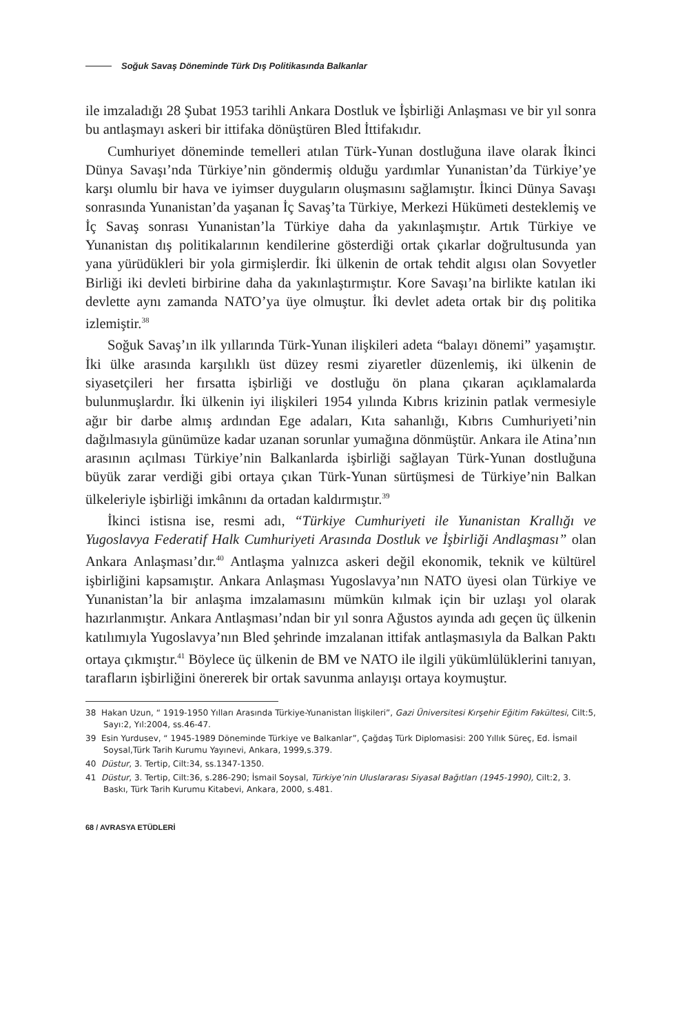Soğuk Savaş Döneminde Türk Dış Politikasında Balkanlar
ile imzaladığı 28 Şubat 1953 tarihli Ankara Dostluk ve İşbirliği Anlaşması ve bir yıl sonra bu antlaşmayı askeri bir ittifaka dönüştüren Bled İttifakıdır.
Cumhuriyet döneminde temelleri atılan Türk-Yunan dostluğuna ilave olarak İkinci Dünya Savaşı’nda Türkiye’nin göndermiş olduğu yardımlar Yunanistan’da Türkiye’ye karşı olumlu bir hava ve iyimser duyguların oluşmasını sağlamıştır. İkinci Dünya Savaşı sonrasında Yunanistan’da yaşanan İç Savaş’ta Türkiye, Merkezi Hükümeti desteklemiş ve İç Savaş sonrası Yunanistan’la Türkiye daha da yakınlaşmıştır. Artık Türkiye ve Yunanistan dış politikalarının kendilerine gösterdiği ortak çıkarlar doğrultusunda yan yana yürüdükleri bir yola girmişlerdir. İki ülkenin de ortak tehdit algısı olan Sovyetler Birliği iki devleti birbirine daha da yakınlaştırmıştır. Kore Savaşı’na birlikte katılan iki devlette aynı zamanda NATO’ya üye olmuştur. İki devlet adeta ortak bir dış politika izlemiştir.<sup>38</sup>
Soğuk Savaş’ın ilk yıllarında Türk-Yunan ilişkileri adeta “balayı dönemi” yaşamıştır. İki ülke arasında karşılıklı üst düzey resmi ziyaretler düzenlemiş, iki ülkenin de siyasetçileri her fırsatta işbirliği ve dostluğu ön plana çıkaran açıklamalarda bulunmuşlardır. İki ülkenin iyi ilişkileri 1954 yılında Kıbrıs krizinin patlak vermesiyle ağır bir darbe almış ardından Ege adaları, Kıta sahanlığı, Kıbrıs Cumhuriyeti’nin dağılmasıyla günümüze kadar uzanan sorunlar yumağına dönmüştür. Ankara ile Atina’nın arasının açılması Türkiye’nin Balkanlarda işbirliği sağlayan Türk-Yunan dostluğuna büyük zarar verdiği gibi ortaya çıkan Türk-Yunan sürtüşmesi de Türkiye’nin Balkan ülkeleriyle işbirliği imkânını da ortadan kaldırmıştır.<sup>39</sup>
İkinci istisna ise, resmi adı, “Türkiye Cumhuriyeti ile Yunanistan Krallığı ve Yugoslavya Federatif Halk Cumhuriyeti Arasında Dostluk ve İşbirliği Andlaşması” olan Ankara Anlaşması’dır.<sup>40</sup> Antlaşma yalnızca askeri değil ekonomik, teknik ve kültürel işbirliğini kapsamıştır. Ankara Anlaşması Yugoslavya’nın NATO üyesi olan Türkiye ve Yunanistan’la bir anlaşma imzalamasını mümkün kılmak için bir uzlaşı yol olarak hazırlanmıştır. Ankara Antlaşması’ndan bir yıl sonra Ağustos ayında adı geçen üç ülkenin katılımıyla Yugoslavya’nın Bled şehrinde imzalanan ittifak antlaşmasıyla da Balkan Paktı ortaya çıkmıştır.<sup>41</sup> Böylece üç ülkenin de BM ve NATO ile ilgili yükümlülüklerini tanıyan, tarafların işbirliğini önererek bir ortak savunma anlayışı ortaya koymuştur.
38 Hakan Uzun, “ 1919-1950 Yılları Arasında Türkiye-Yunanistan İlişkileri”, Gazi Üniversitesi Kırşehir Eğitim Fakültesi, Cilt:5, Sayı:2, Yıl:2004, ss.46-47.
39 Esin Yurdusev, “ 1945-1989 Döneminde Türkiye ve Balkanlar”, Çağdaş Türk Diplomasisi: 200 Yıllık Süreç, Ed. İsmail Soysal,Türk Tarih Kurumu Yayınevi, Ankara, 1999,s.379.
40 Düstur, 3. Tertip, Cilt:34, ss.1347-1350.
41 Düstur, 3. Tertip, Cilt:36, s.286-290; İsmail Soysal, Türkiye’nin Uluslararası Siyasal Bağıtları (1945-1990), Cilt:2, 3. Baskı, Türk Tarih Kurumu Kitabevi, Ankara, 2000, s.481.
68 / AVRASYA ETÜDLERİ